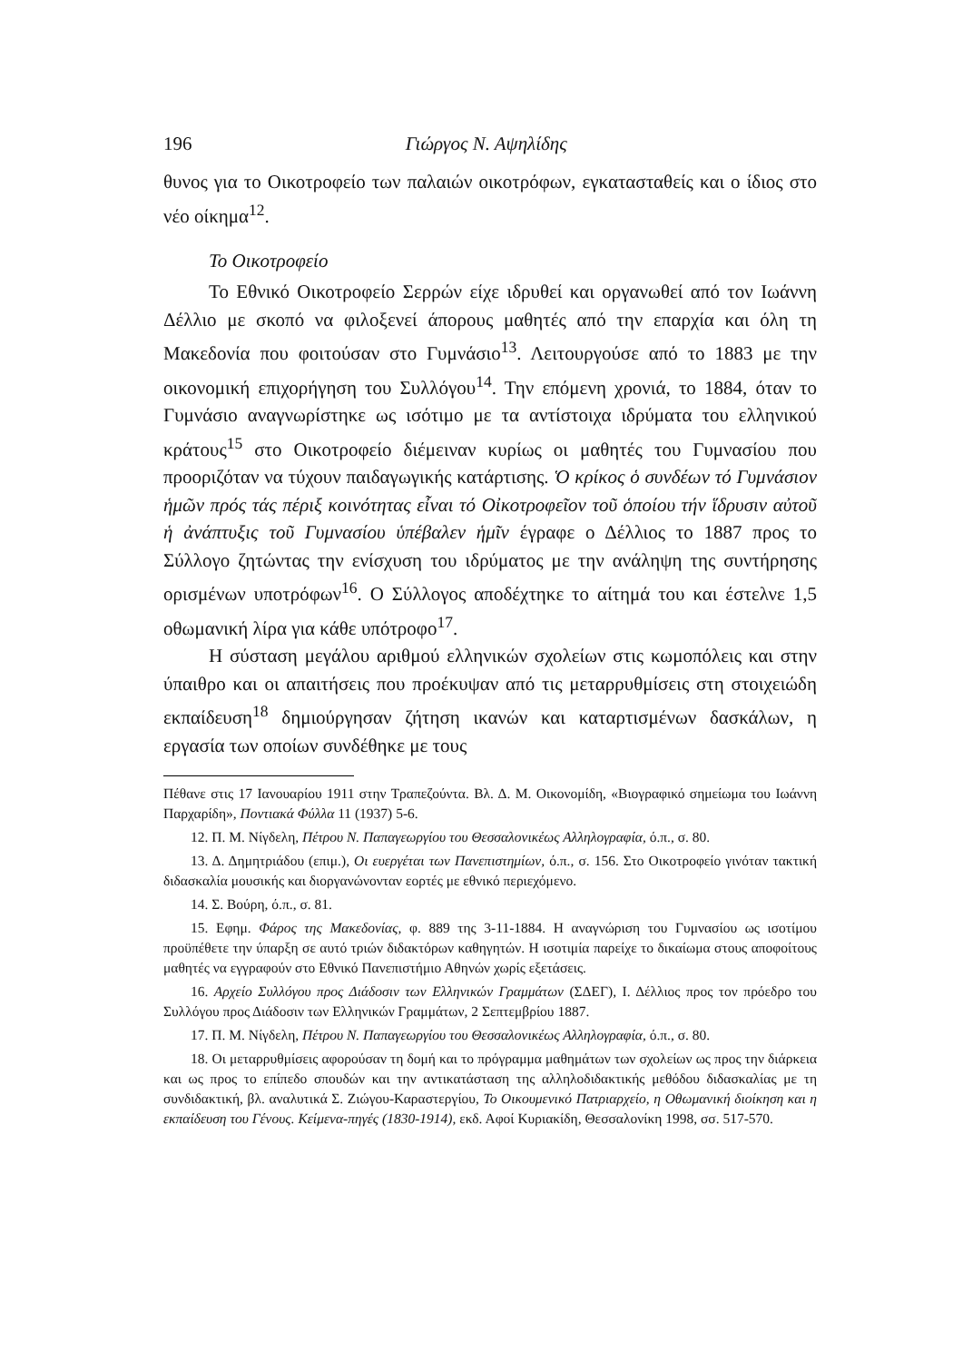196 Γιώργος Ν. Αψηλίδης
θυνος για το Οικοτροφείο των παλαιών οικοτρόφων, εγκατασταθείς και ο ίδιος στο νέο οίκημα<sup>12</sup>.
Το Οικοτροφείο
Το Εθνικό Οικοτροφείο Σερρών είχε ιδρυθεί και οργανωθεί από τον Ιωάννη Δέλλιο με σκοπό να φιλοξενεί άπορους μαθητές από την επαρχία και όλη τη Μακεδονία που φοιτούσαν στο Γυμνάσιο<sup>13</sup>. Λειτουργούσε από το 1883 με την οικονομική επιχορήγηση του Συλλόγου<sup>14</sup>. Την επόμενη χρονιά, το 1884, όταν το Γυμνάσιο αναγνωρίστηκε ως ισότιμο με τα αντίστοιχα ιδρύματα του ελληνικού κράτους<sup>15</sup> στο Οικοτροφείο διέμειναν κυρίως οι μαθητές του Γυμνασίου που προοριζόταν να τύχουν παιδαγωγικής κατάρτισης. Ὁ κρίκος ὁ συνδέων τό Γυμνάσιον ἡμῶν πρός τάς πέριξ κοινότητας εἶναι τό Οἰκοτροφεῖον τοῦ ὁποίου τήν ἵδρυσιν αὐτοῦ ἡ ἀνάπτυξις τοῦ Γυμνασίου ὑπέβαλεν ἡμῖν έγραφε ο Δέλλιος το 1887 προς το Σύλλογο ζητώντας την ενίσχυση του ιδρύματος με την ανάληψη της συντήρησης ορισμένων υποτρόφων<sup>16</sup>. Ο Σύλλογος αποδέχτηκε το αίτημά του και έστελνε 1,5 οθωμανική λίρα για κάθε υπότροφο<sup>17</sup>.
Η σύσταση μεγάλου αριθμού ελληνικών σχολείων στις κωμοπόλεις και στην ύπαιθρο και οι απαιτήσεις που προέκυψαν από τις μεταρρυθμίσεις στη στοιχειώδη εκπαίδευση<sup>18</sup> δημιούργησαν ζήτηση ικανών και καταρτισμένων δασκάλων, η εργασία των οποίων συνδέθηκε με τους
Πέθανε στις 17 Ιανουαρίου 1911 στην Τραπεζούντα. Βλ. Δ. Μ. Οικονομίδη, «Βιογραφικό σημείωμα του Ιωάννη Παρχαρίδη», Ποντιακά Φύλλα 11 (1937) 5-6.
12. Π. Μ. Νίγδελη, Πέτρου Ν. Παπαγεωργίου του Θεσσαλονικέως Αλληλογραφία, ό.π., σ. 80.
13. Δ. Δημητριάδου (επιμ.), Οι ευεργέται των Πανεπιστημίων, ό.π., σ. 156. Στο Οικοτροφείο γινόταν τακτική διδασκαλία μουσικής και διοργανώνονταν εορτές με εθνικό περιεχόμενο.
14. Σ. Βούρη, ό.π., σ. 81.
15. Εφημ. Φάρος της Μακεδονίας, φ. 889 της 3-11-1884. Η αναγνώριση του Γυμνασίου ως ισοτίμου προϋπέθετε την ύπαρξη σε αυτό τριών διδακτόρων καθηγητών. Η ισοτιμία παρείχε το δικαίωμα στους αποφοίτους μαθητές να εγγραφούν στο Εθνικό Πανεπιστήμιο Αθηνών χωρίς εξετάσεις.
16. Αρχείο Συλλόγου προς Διάδοσιν των Ελληνικών Γραμμάτων (ΣΔΕΓ), Ι. Δέλλιος προς τον πρόεδρο του Συλλόγου προς Διάδοσιν των Ελληνικών Γραμμάτων, 2 Σεπτεμβρίου 1887.
17. Π. Μ. Νίγδελη, Πέτρου Ν. Παπαγεωργίου του Θεσσαλονικέως Αλληλογραφία, ό.π., σ. 80.
18. Οι μεταρρυθμίσεις αφορούσαν τη δομή και το πρόγραμμα μαθημάτων των σχολείων ως προς την διάρκεια και ως προς το επίπεδο σπουδών και την αντικατάσταση της αλληλοδιδακτικής μεθόδου διδασκαλίας με τη συνδιδακτική, βλ. αναλυτικά Σ. Ζιώγου-Καραστεργίου, Το Οικουμενικό Πατριαρχείο, η Οθωμανική διοίκηση και η εκπαίδευση του Γένους. Κείμενα-πηγές (1830-1914), εκδ. Αφοί Κυριακίδη, Θεσσαλονίκη 1998, σσ. 517-570.